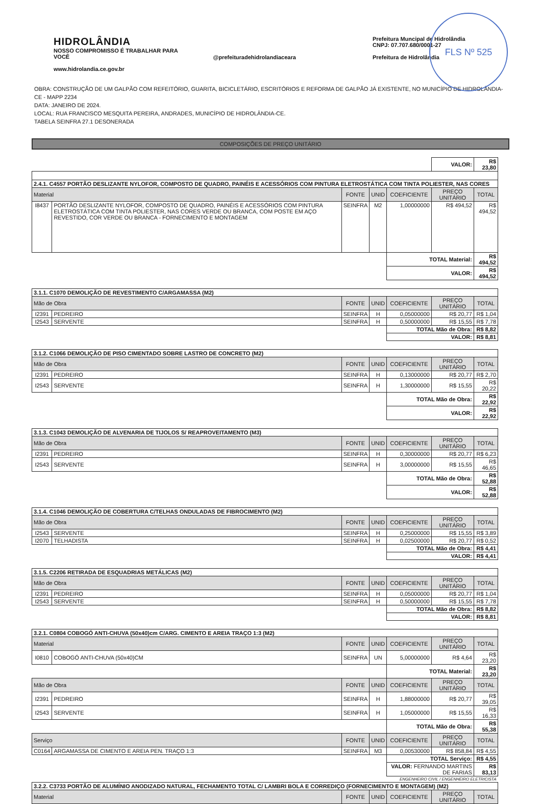FLS Nº 525
HIDROLÂNDIA
NOSSO COMPROMISSO É TRABALHAR PARA VOCÊ
www.hidrolandia.ce.gov.br
@prefeituradehidrolandiaceara Prefeitura Muncipal de Hidrolândia
CNPJ: 07.707.680/0001-27
Prefeitura de Hidrolândia
OBRA: CONSTRUÇÃO DE UM GALPÃO COM REFEITÓRIO, GUARITA, BICICLETÁRIO, ESCRITÓRIOS E REFORMA DE GALPÃO JÁ EXISTENTE, NO MUNICÍPIO DE HIDROLÂNDIA-CE - MAPP 2234
DATA: JANEIRO DE 2024.
LOCAL: RUA FRANCISCO MESQUITA PEREIRA, ANDRADES, MUNICÍPIO DE HIDROLÂNDIA-CE.
TABELA SEINFRA 27.1 DESONERADA
COMPOSIÇÕES DE PREÇO UNITÁRIO
| | | | | | VALOR: | R$ 23,80 |
| 2.4.1. C4557 PORTÃO DESLIZANTE NYLOFOR, COMPOSTO DE QUADRO, PAINÉIS E ACESSÓRIOS COM PINTURA ELETROSTÁTICA COM TINTA POLIESTER, NAS CORES | | | | | | |
| Material | | FONTE | UNID | COEFICIENTE | PREÇO UNITÁRIO | TOTAL |
| I8437 | PORTÃO DESLIZANTE NYLOFOR, COMPOSTO DE QUADRO, PAINÉIS E ACESSÓRIOS COM PINTURA ELETROSTÁTICA COM TINTA POLIESTER, NAS CORES VERDE OU BRANCA, COM POSTE EM AÇO REVESTIDO, COR VERDE OU BRANCA - FORNECIMENTO E MONTAGEM | SEINFRA | M2 | 1,00000000 | R$ 494,52 | R$ 494,52 |
| | | | | TOTAL Material: | | R$ 494,52 |
| | | | | VALOR: | | R$ 494,52 |
| 3.1.1. C1070 DEMOLIÇÃO DE REVESTIMENTO C/ARGAMASSA (M2) | | | | | | |
| Mão de Obra | | FONTE | UNID | COEFICIENTE | PREÇO UNITÁRIO | TOTAL |
| I2391 | PEDREIRO | SEINFRA | H | 0,05000000 | R$ 20,77 | R$ 1,04 |
| I2543 | SERVENTE | SEINFRA | H | 0,50000000 | R$ 15,55 | R$ 7,78 |
| | | | | TOTAL Mão de Obra: | | R$ 8,82 |
| | | | | VALOR: | | R$ 8,81 |
| 3.1.2. C1066 DEMOLIÇÃO DE PISO CIMENTADO SOBRE LASTRO DE CONCRETO (M2) | | | | | | |
| Mão de Obra | | FONTE | UNID | COEFICIENTE | PREÇO UNITÁRIO | TOTAL |
| I2391 | PEDREIRO | SEINFRA | H | 0,13000000 | R$ 20,77 | R$ 2,70 |
| I2543 | SERVENTE | SEINFRA | H | 1,30000000 | R$ 15,55 | R$ 20,22 |
| | | | | TOTAL Mão de Obra: | | R$ 22,92 |
| | | | | VALOR: | | R$ 22,92 |
| 3.1.3. C1043 DEMOLIÇÃO DE ALVENARIA DE TIJOLOS S/ REAPROVEITAMENTO (M3) | | | | | | |
| Mão de Obra | | FONTE | UNID | COEFICIENTE | PREÇO UNITÁRIO | TOTAL |
| I2391 | PEDREIRO | SEINFRA | H | 0,30000000 | R$ 20,77 | R$ 6,23 |
| I2543 | SERVENTE | SEINFRA | H | 3,00000000 | R$ 15,55 | R$ 46,65 |
| | | | | TOTAL Mão de Obra: | | R$ 52,88 |
| | | | | VALOR: | | R$ 52,88 |
| 3.1.4. C1046 DEMOLIÇÃO DE COBERTURA C/TELHAS ONDULADAS DE FIBROCIMENTO (M2) | | | | | | |
| Mão de Obra | | FONTE | UNID | COEFICIENTE | PREÇO UNITÁRIO | TOTAL |
| I2543 | SERVENTE | SEINFRA | H | 0,25000000 | R$ 15,55 | R$ 3,89 |
| I2070 | TELHADISTA | SEINFRA | H | 0,02500000 | R$ 20,77 | R$ 0,52 |
| | | | | TOTAL Mão de Obra: | | R$ 4,41 |
| | | | | VALOR: | | R$ 4,41 |
| 3.1.5. C2206 RETIRADA DE ESQUADRIAS METÁLICAS (M2) | | | | | | |
| Mão de Obra | | FONTE | UNID | COEFICIENTE | PREÇO UNITÁRIO | TOTAL |
| I2391 | PEDREIRO | SEINFRA | H | 0,05000000 | R$ 20,77 | R$ 1,04 |
| I2543 | SERVENTE | SEINFRA | H | 0,50000000 | R$ 15,55 | R$ 7,78 |
| | | | | TOTAL Mão de Obra: | | R$ 8,82 |
| | | | | VALOR: | | R$ 8,81 |
| 3.2.1. C0804 COBOGÓ ANTI-CHUVA (50x40)cm C/ARG. CIMENTO E AREIA TRAÇO 1:3 (M2) | | | | | | |
| Material | | FONTE | UNID | COEFICIENTE | PREÇO UNITÁRIO | TOTAL |
| I0810 | COBOGÓ ANTI-CHUVA (50x40)CM | SEINFRA | UN | 5,00000000 | R$ 4,64 | R$ 23,20 |
| | | | | TOTAL Material: | | R$ 23,20 |
| Mão de Obra | | FONTE | UNID | COEFICIENTE | PREÇO UNITÁRIO | TOTAL |
| I2391 | PEDREIRO | SEINFRA | H | 1,88000000 | R$ 20,77 | R$ 39,05 |
| I2543 | SERVENTE | SEINFRA | H | 1,05000000 | R$ 15,55 | R$ 16,33 |
| | | | | TOTAL Mão de Obra: | | R$ 55,38 |
| Serviço | | FONTE | UNID | COEFICIENTE | PREÇO UNITÁRIO | TOTAL |
| C0164 | ARGAMASSA DE CIMENTO E AREIA PEN. TRAÇO 1:3 | SEINFRA | M3 | 0,00530000 | R$ 858,84 | R$ 4,55 |
| | | | | TOTAL Serviço: | | R$ 4,55 |
| | | | | VALOR: FERNANDO MARTINS DE FARIAS | | R$ 83,13 |
| | | | | ENGENHEIRO CIVIL / ENGENHEIRO ELETRICISTA | | |
| 3.2.2. C3733 PORTÃO DE ALUMÍNIO ANODIZADO NATURAL, FECHAMENTO TOTAL C/ LAMBRI BOLA E CORREDIÇO (FORNECIMENTO E MONTAGEM) (M2) | | | | | | |
| Material | | FONTE | UNID | COEFICIENTE | PREÇO UNITÁRIO | TOTAL |